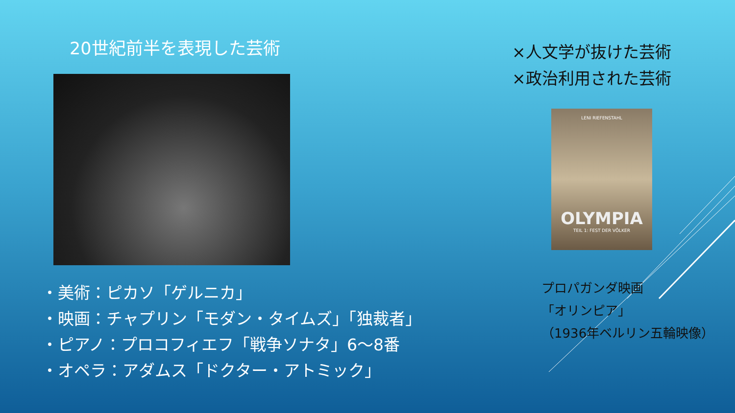20世紀前半を表現した芸術
・美術：ピカソ「ゲルニカ」
・映画：チャプリン「モダン・タイムズ」「独裁者」
・ピアノ：プロコフィエフ「戦争ソナタ」6〜8番
・オペラ：アダムス「ドクター・アトミック」
×人文学が抜けた芸術
×政治利用された芸術
LENI RIEFENSTAHL
OLYMPIA
TEIL 1: FEST DER VÖLKER
プロパガンダ映画
「オリンピア」
（1936年ベルリン五輪映像）